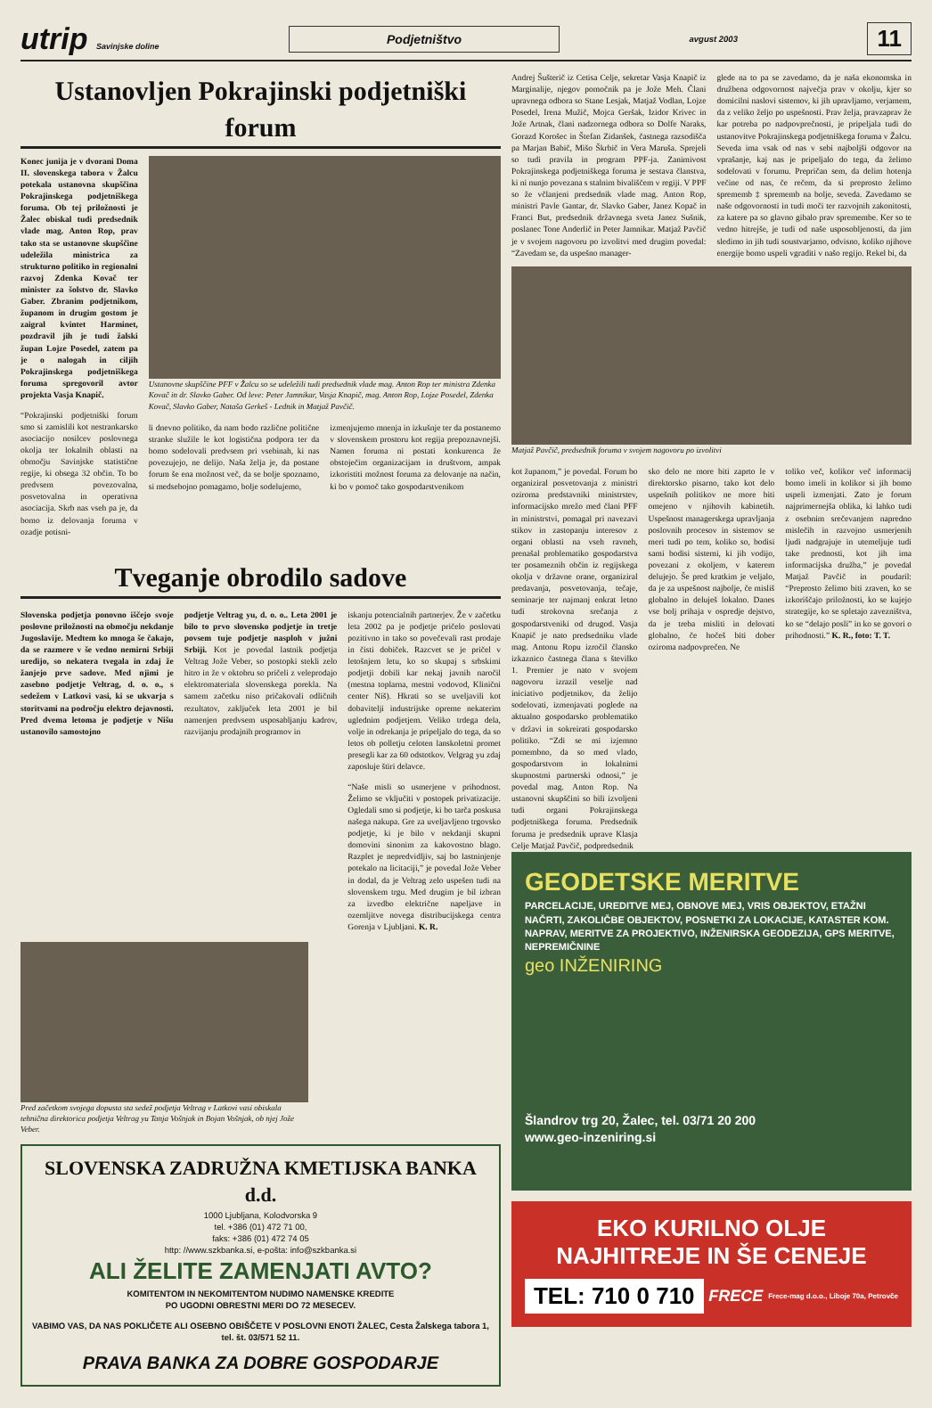utrip Savinjske doline
Podjetništvo
avgust 2003
11
Ustanovljen Pokrajinski podjetniški forum
Konec junija je v dvorani Doma II. slovenskega tabora v Žalcu potekala ustanovna skupščina Pokrajinskega podjetniškega foruma. Ob tej priložnosti je Žalec obiskal tudi predsednik vlade mag. Anton Rop, prav tako sta se ustanovne skupščine udeležila ministrica za strukturno politiko in regionalni razvoj Zdenka Kovač ter minister za šolstvo dr. Slavko Gaber. Zbranim podjetnikom, županom in drugim gostom je zaigral kvintet Harminet, pozdravil jih je tudi žalski župan Lojze Posedel, zatem pa je o nalogah in ciljih Pokrajinskega podjetniškega foruma spregovoril avtor projekta Vasja Knapič.
“Pokrajinski podjetniški forum smo si zamislili kot nestrankarsko asociacijo nosilcev poslovnega okolja ter lokalnih oblasti na območju Savinjske statistične regije, ki obsega 32 občin. To bo predvsem povezovalna, posvetovalna in operativna asociacija. Skrb nas vseh pa je, da bomo iz delovanja foruma v ozadje potisni-
Ustanovne skupščine PFF v Žalcu so se udeležili tudi predsednik vlade mag. Anton Rop ter ministra Zdenka Kovač in dr. Slavko Gaber. Od leve: Peter Jamnikar, Vasja Knapič, mag. Anton Rop, Lojze Posedel, Zdenka Kovač, Slavko Gaber, Nataša Gerkeš - Lednik in Matjaž Pavčič.
li dnevno politiko, da nam bodo različne politične stranke služile le kot logistična podpora ter da bomo sodelovali predvsem pri vsebinah, ki nas povezujejo, ne delijo. Naša želja je, da postane forum še ena možnost več, da se bolje spoznamo, si medsebojno pomagamo, bolje sodelujemo,
izmenjujemo mnenja in izkušnje ter da postanemo v slovenskem prostoru kot regija prepoznavnejši. Namen foruma ni postati konkurenca že obstoječim organizacijam in društvom, ampak izkoristiti možnost foruma za delovanje na način, ki bo v pomoč tako gospodarstvenikom
Tveganje obrodilo sadove
Slovenska podjetja ponovno iščejo svoje poslovne priložnosti na območju nekdanje Jugoslavije. Medtem ko mnoga še čakajo, da se razmere v še vedno nemirni Srbiji uredijo, so nekatera tvegala in zdaj že žanjejo prve sadove. Med njimi je zasebno podjetje Veltrag, d. o. o., s sedežem v Latkovi vasi, ki se ukvarja s storitvami na področju elektro dejavnosti. Pred dvema letoma je podjetje v Nišu ustanovilo samostojno
podjetje Veltrag yu, d. o. o.. Leta 2001 je bilo to prvo slovensko podjetje in tretje povsem tuje podjetje nasploh v južni Srbiji. Kot je povedal lastnik podjetja Veltrag Jože Veber, so postopki stekli zelo hitro in že v oktobru so pričeli z veleprodajo elektromateriala slovenskega porekla. Na samem začetku niso pričakovali odličnih rezultatov, zaključek leta 2001 je bil namenjen predvsem usposabljanju kadrov, razvijanju prodajnih programov in
iskanju potencialnih partnerjev. Že v začetku leta 2002 pa je podjetje pričelo poslovati pozitivno in tako so povečevali rast prodaje in čisti dobiček. Razcvet se je pričel v letošnjem letu, ko so skupaj s srbskimi podjetji dobili kar nekaj javnih naročil (mestna toplarna, mestni vodovod, Klinični center Niš). Hkrati so se uveljavili kot dobavitelji industrijske opreme nekaterim uglednim podjetjem. Veliko trdega dela, volje in odrekanja je pripeljalo do tega, da so letos ob polletju celoten lanskoletni promet presegli kar za 60 odstotkov. Velgrag yu zdaj zaposluje štiri delavce.
“Naše misli so usmerjene v prihodnost. Želimo se vključiti v postopek privatizacije. Ogledali smo si podjetje, ki bo tarča poskusa našega nakupa. Gre za uveljavljeno trgovsko podjetje, ki je bilo v nekdanji skupni domovini sinonim za kakovostno blago. Razplet je nepredvidljiv, saj bo lastninjenje potekalo na licitaciji,” je povedal Jože Veber in dodal, da je Veltrag zelo uspešen tudi na slovenskem trgu. Med drugim je bil izbran za izvedbo električne napeljave in ozemljitve novega distribucijskega centra Gorenja v Ljubljani. K. R.
Pred začetkom svojega dopusta sta sedež podjetja Veltrag v Latkovi vasi obiskala tehnična direktorica podjetja Veltrag yu Tanja Vošnjak in Bojan Vošnjak, ob njej Jože Veber.
SLOVENSKA ZADRUŽNA KMETIJSKA BANKA d.d.
1000 Ljubljana, Kolodvorska 9
tel. +386 (01) 472 71 00,
faks: +386 (01) 472 74 05
http: //www.szkbanka.si, e-pošta: info@szkbanka.si
ALI ŽELITE ZAMENJATI AVTO?
KOMITENTOM IN NEKOMITENTOM NUDIMO NAMENSKE KREDITE
PO UGODNI OBRESTNI MERI DO 72 MESECEV.
VABIMO VAS, DA NAS POKLIČETE ALI OSEBNO OBIŠČETE V POSLOVNI ENOTI ŽALEC, Cesta Žalskega tabora 1, tel. št. 03/571 52 11.
PRAVA BANKA ZA DOBRE GOSPODARJE
Andrej Šušterič iz Cetisa Celje, sekretar Vasja Knapič iz Marginalije, njegov pomočnik pa je Jože Meh. Člani upravnega odbora so Stane Lesjak, Matjaž Vodlan, Lojze Posedel, Irena Mužič, Mojca Geršak, Izidor Krivec in Jože Artnak, člani nadzornega odbora so Dolfe Naraks, Gorazd Korošec in Štefan Zidanšek, častnega razsodišča pa Marjan Babič, Mišo Škrbič in Vera Maruša. Sprejeli so tudi pravila in program PPF-ja. Zanimivost Pokrajinskega podjetniškega foruma je sestava članstva, ki ni nunjo povezana s stalnim bivališčem v regiji. V PPF so že včlanjeni predsednik vlade mag. Anton Rop, ministri Pavle Gantar, dr. Slavko Gaber, Janez Kopač in Franci But, predsednik državnega sveta Janez Sušnik, poslanec Tone Anderlič in Peter Jamnikar. Matjaž Pavčič je v svojem nagovoru po izvolitvi med drugim povedal: “Zavedam se, da uspešno manager-
glede na to pa se zavedamo, da je naša ekonomska in družbena odgovornost največja prav v okolju, kjer so domicilni naslovi sistemov, ki jih upravljamo, verjamem, da z veliko željo po uspešnosti. Prav želja, pravzaprav že kar potreba po nadpovprečnosti, je pripeljala tudi do ustanovitve Pokrajinskega podjetniškega foruma v Žalcu. Seveda ima vsak od nas v sebi najboljši odgovor na vprašanje, kaj nas je pripeljalo do tega, da želimo sodelovati v forumu. Prepričan sem, da delim hotenja večine od nas, če rečem, da si preprosto želimo sprememb ‡ sprememb na bolje, seveda. Zavedamo se naše odgovornosti in tudi moči ter razvojnih zakonitosti, za katere pa so glavno gibalo prav spremembe. Ker so te vedno hitrejše, je tudi od naše usposobljenosti, da jim sledimo in jih tudi soustvarjamo, odvisno, koliko njihove energije bomo uspeli vgraditi v našo regijo. Rekel bi, da
Matjaž Pavčič, predsednik foruma v svojem nagovoru po izvolitvi
kot županom,” je povedal. Forum bo organiziral posvetovanja z ministri oziroma predstavniki ministrstev, informacijsko mrežo med člani PFF in ministrstvi, pomagal pri navezavi stikov in zastopanju interesov z organi oblasti na vseh ravneh, prenašal problematiko gospodarstva ter posameznih občin iz regijskega okolja v državne orane, organiziral predavanja, posvetovanja, tečaje, seminarje ter najmanj enkrat letno tudi strokovna srečanja z gospodarstveniki od drugod. Vasja Knapič je nato predsedniku vlade mag. Antonu Ropu izročil člansko izkaznico častnega člana s številko 1. Premier je nato v svojem nagovoru izrazil veselje nad iniciativo podjetnikov, da želijo sodelovati, izmenjavati poglede na aktualno gospodarsko problematiko v državi in sokreirati gospodarsko politiko. “Zdi se mi izjemno pomembno, da so med vlado, gospodarstvom in lokalnimi skupnostmi partnerski odnosi,” je povedal mag. Anton Rop. Na ustanovni skupščini so bili izvoljeni tudi organi Pokrajinskega podjetniškega foruma. Predsednik foruma je predsednik uprave Klasja Celje Matjaž Pavčič, podpredsednik
sko delo ne more biti zaprto le v direktorsko pisarno, tako kot delo uspešnih politikov ne more biti omejeno v njihovih kabinetih. Uspešnost managerskega upravljanja poslovnih procesov in sistemov se meri tudi po tem, koliko so, bodisi sami bodisi sistemi, ki jih vodijo, povezani z okoljem, v katerem delujejo. Še pred kratkim je veljalo, da je za uspešnost najbolje, če misliš globalno in deluješ lokalno. Danes vse bolj prihaja v ospredje dejstvo, da je treba misliti in delovati globalno, če hočeš biti dober oziroma nadpovprečen. Ne
toliko več, kolikor več informacij bomo imeli in kolikor si jih bomo uspeli izmenjati. Zato je forum najprimernejša oblika, ki lahko tudi z osebnim srečevanjem napredno mislečih in razvojno usmerjenih ljudi nadgrajuje in utemeljuje tudi take prednosti, kot jih ima informacijska družba,” je povedal Matjaž Pavčič in poudaril: “Preprosto želimo biti zraven, ko se izkoriščajo priložnosti, ko se kujejo strategije, ko se spletajo zavezništva, ko se “delajo posli” in ko se govori o prihodnosti.” K. R., foto: T. T.
GEODETSKE MERITVE
PARCELACIJE, UREDITVE MEJ, OBNOVE MEJ, VRIS OBJEKTOV, ETAŽNI NAČRTI, ZAKOLIČBE OBJEKTOV, POSNETKI ZA LOKACIJE, KATASTER KOM. NAPRAV, MERITVE ZA PROJEKTIVO, INŽENIRSKA GEODEZIJA, GPS MERITVE, NEPREMIČNINE
geo INŽENIRING
Šlandrov trg 20, Žalec, tel. 03/71 20 200
www.geo-inzeniring.si
EKO KURILNO OLJE
NAJHITREJE IN ŠE CENEJE
TEL: 710 0 710 FRECE Frece-mag d.o.o., Liboje 70a, Petrovče